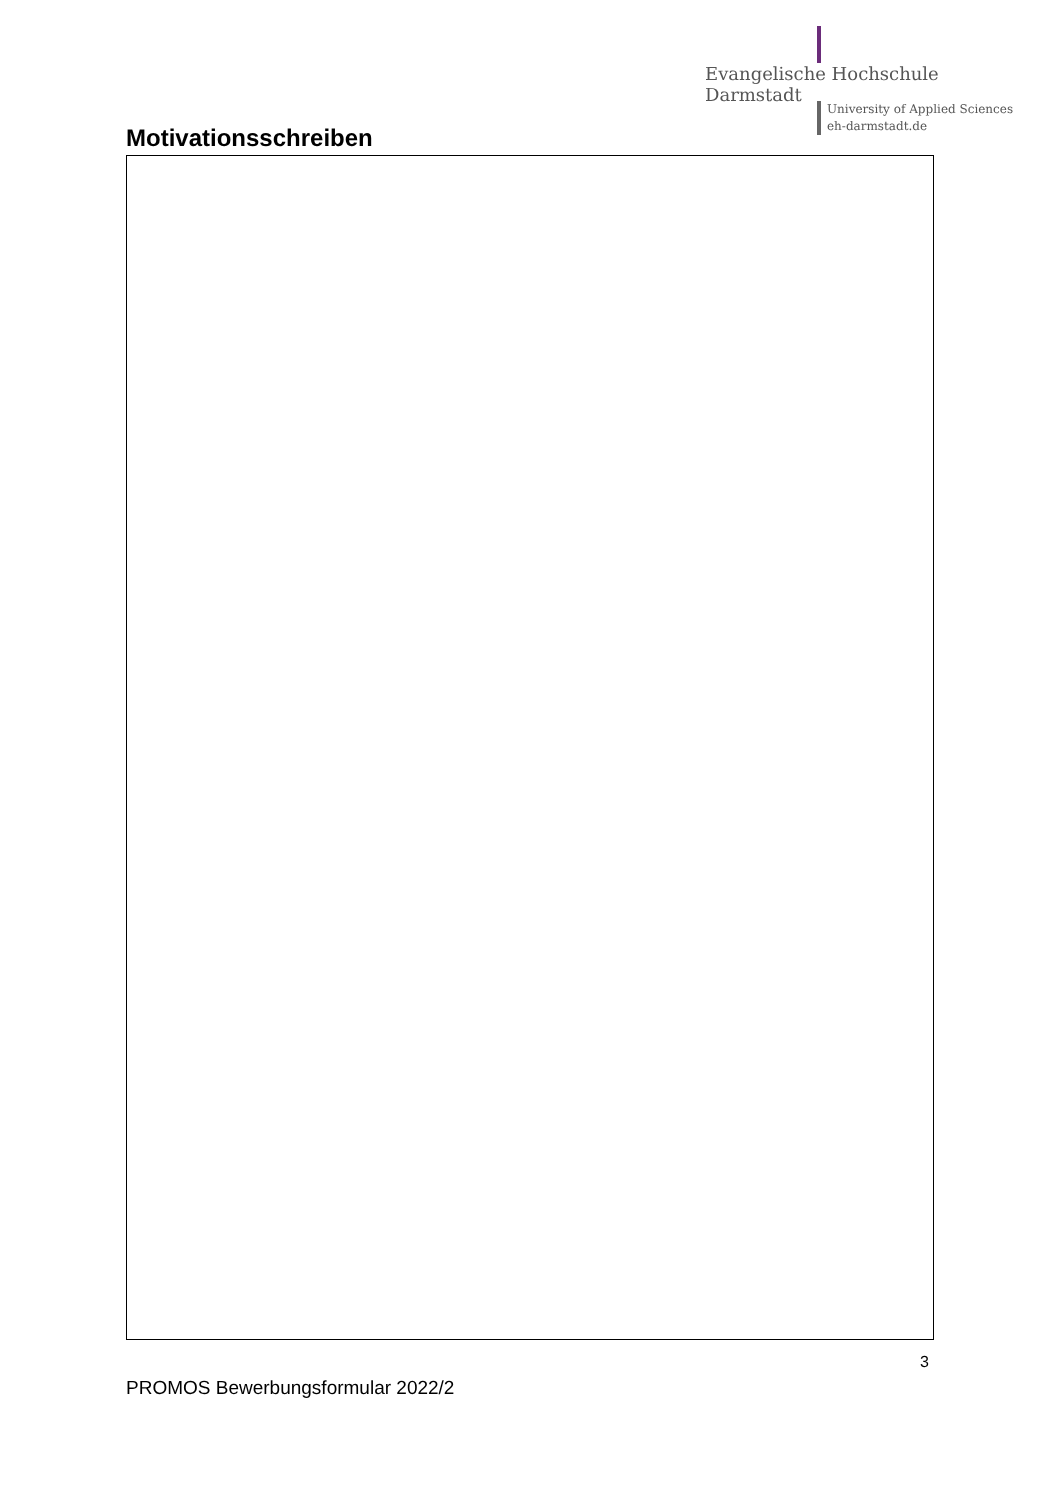Evangelische Hochschule
Darmstadt
University of Applied Sciences
eh-darmstadt.de
Motivationsschreiben
3
PROMOS Bewerbungsformular 2022/2